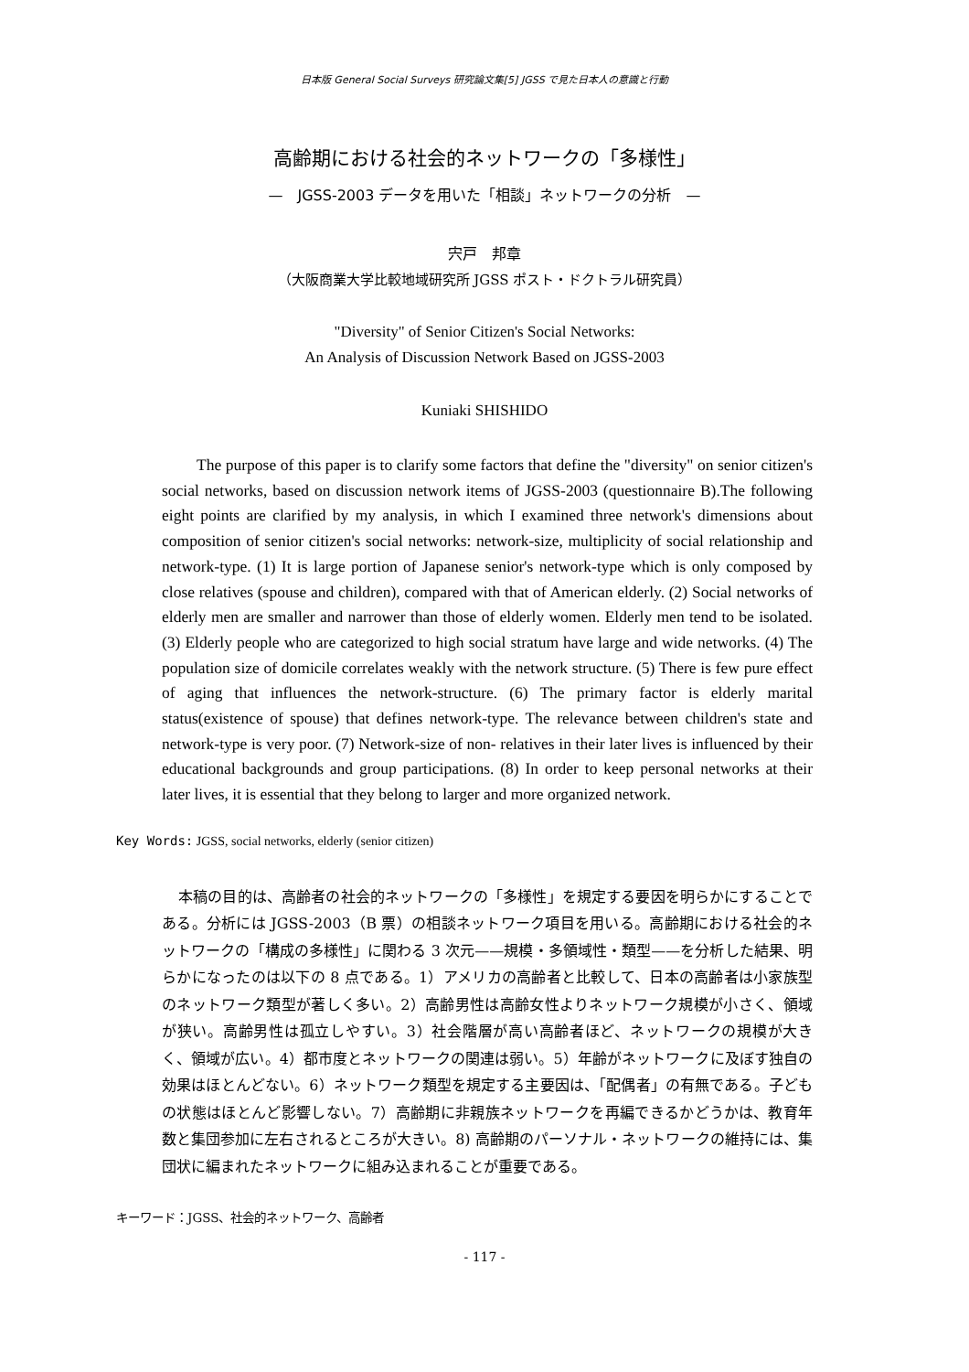日本版 General Social Surveys 研究論文集[5] JGSS で見た日本人の意識と行動
高齢期における社会的ネットワークの「多様性」
—　JGSS-2003 データを用いた「相談」ネットワークの分析　—
宍戸　邦章
（大阪商業大学比較地域研究所 JGSS ポスト・ドクトラル研究員）
"Diversity" of Senior Citizen's Social Networks:
An Analysis of Discussion Network Based on JGSS-2003
Kuniaki SHISHIDO
The purpose of this paper is to clarify some factors that define the "diversity" on senior citizen's social networks, based on discussion network items of JGSS-2003 (questionnaire B).The following eight points are clarified by my analysis, in which I examined three network's dimensions about composition of senior citizen's social networks: network-size, multiplicity of social relationship and network-type. (1) It is large portion of Japanese senior's network-type which is only composed by close relatives (spouse and children), compared with that of American elderly. (2) Social networks of elderly men are smaller and narrower than those of elderly women. Elderly men tend to be isolated. (3) Elderly people who are categorized to high social stratum have large and wide networks. (4) The population size of domicile correlates weakly with the network structure. (5) There is few pure effect of aging that influences the network-structure. (6) The primary factor is elderly marital status(existence of spouse) that defines network-type. The relevance between children's state and network-type is very poor. (7) Network-size of non- relatives in their later lives is influenced by their educational backgrounds and group participations. (8) In order to keep personal networks at their later lives, it is essential that they belong to larger and more organized network.
Key Words: JGSS, social networks, elderly (senior citizen)
本稿の目的は、高齢者の社会的ネットワークの「多様性」を規定する要因を明らかにすることである。分析には JGSS-2003（B 票）の相談ネットワーク項目を用いる。高齢期における社会的ネットワークの「構成の多様性」に関わる 3 次元——規模・多領域性・類型——を分析した結果、明らかになったのは以下の 8 点である。1）アメリカの高齢者と比較して、日本の高齢者は小家族型のネットワーク類型が著しく多い。2）高齢男性は高齢女性よりネットワーク規模が小さく、領域が狭い。高齢男性は孤立しやすい。3）社会階層が高い高齢者ほど、ネットワークの規模が大きく、領域が広い。4）都市度とネットワークの関連は弱い。5）年齢がネットワークに及ぼす独自の効果はほとんどない。6）ネットワーク類型を規定する主要因は、「配偶者」の有無である。子どもの状態はほとんど影響しない。7）高齢期に非親族ネットワークを再編できるかどうかは、教育年数と集団参加に左右されるところが大きい。8) 高齢期のパーソナル・ネットワークの維持には、集団状に編まれたネットワークに組み込まれることが重要である。
キーワード：JGSS、社会的ネットワーク、高齢者
- 117 -